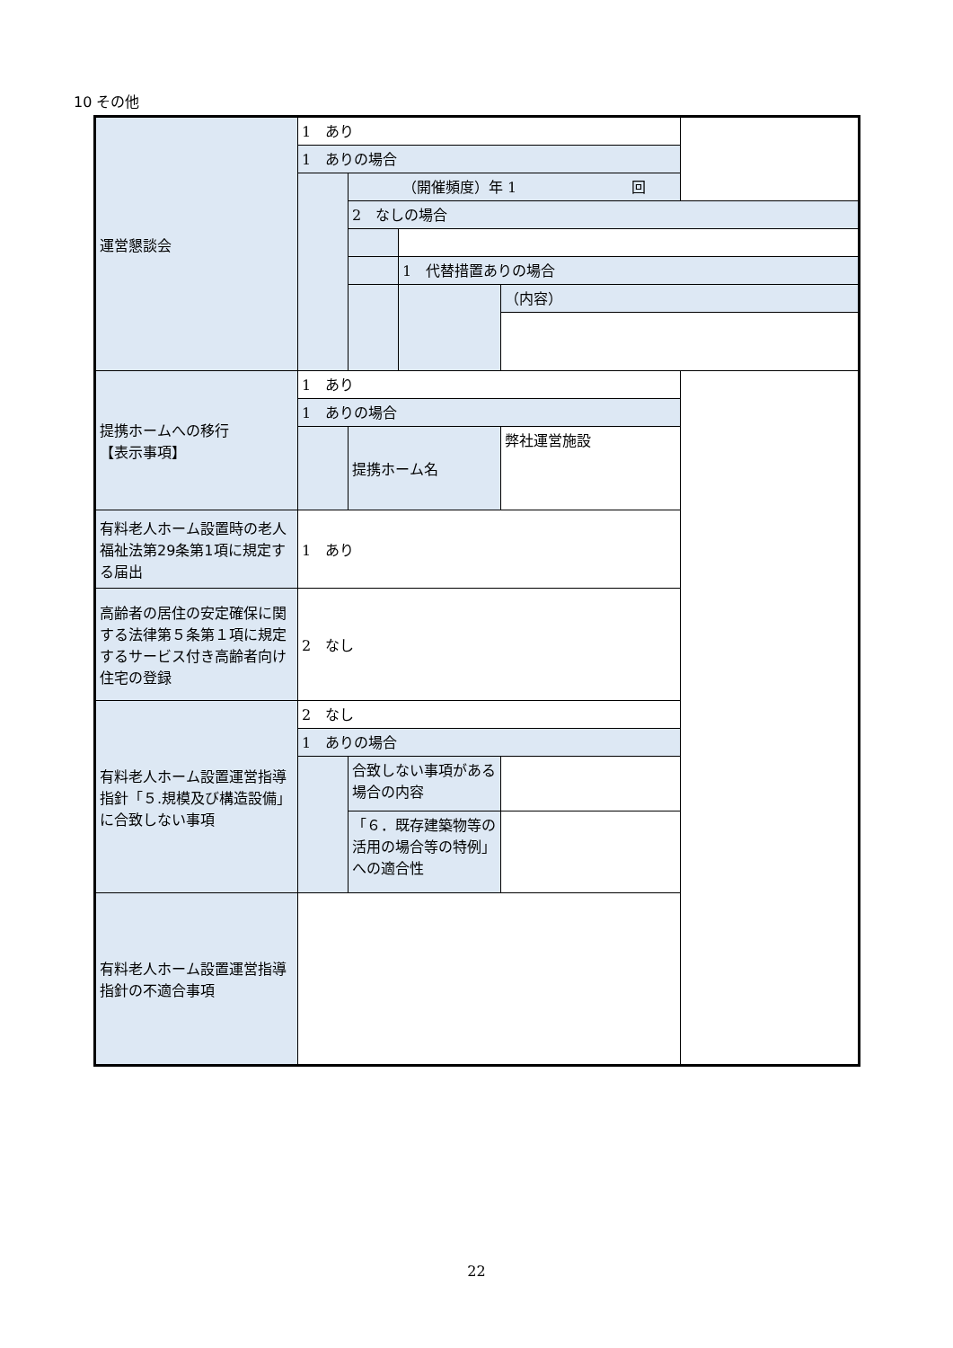10 その他
| 運営懇談会 | 1 あり | | | |
| | 1 ありの場合 | | | |
| | | （開催頻度）年 1 回 | | |
| | | 2 なしの場合 | | |
| | | | 1 代替措置ありの場合 | |
| | | | | （内容） |
| 提携ホームへの移行 【表示事項】 | 1 あり | | | |
| | 1 ありの場合 | | | |
| | | 提携ホーム名 | | 弊社運営施設 |
| 有料老人ホーム設置時の老人福祉法第29条第1項に規定する届出 | 1 あり | | | |
| 高齢者の居住の安定確保に関する法律第５条第１項に規定するサービス付き高齢者向け住宅の登録 | 2 なし | | | |
| 有料老人ホーム設置運営指導指針「５.規模及び構造設備」に合致しない事項 | 2 なし | | | |
| | 1 ありの場合 | | | |
| | | 合致しない事項がある場合の内容 | | |
| | | 「６．既存建築物等の活用の場合等の特例」への適合性 | | |
| 有料老人ホーム設置運営指導指針の不適合事項 | | | | |
22